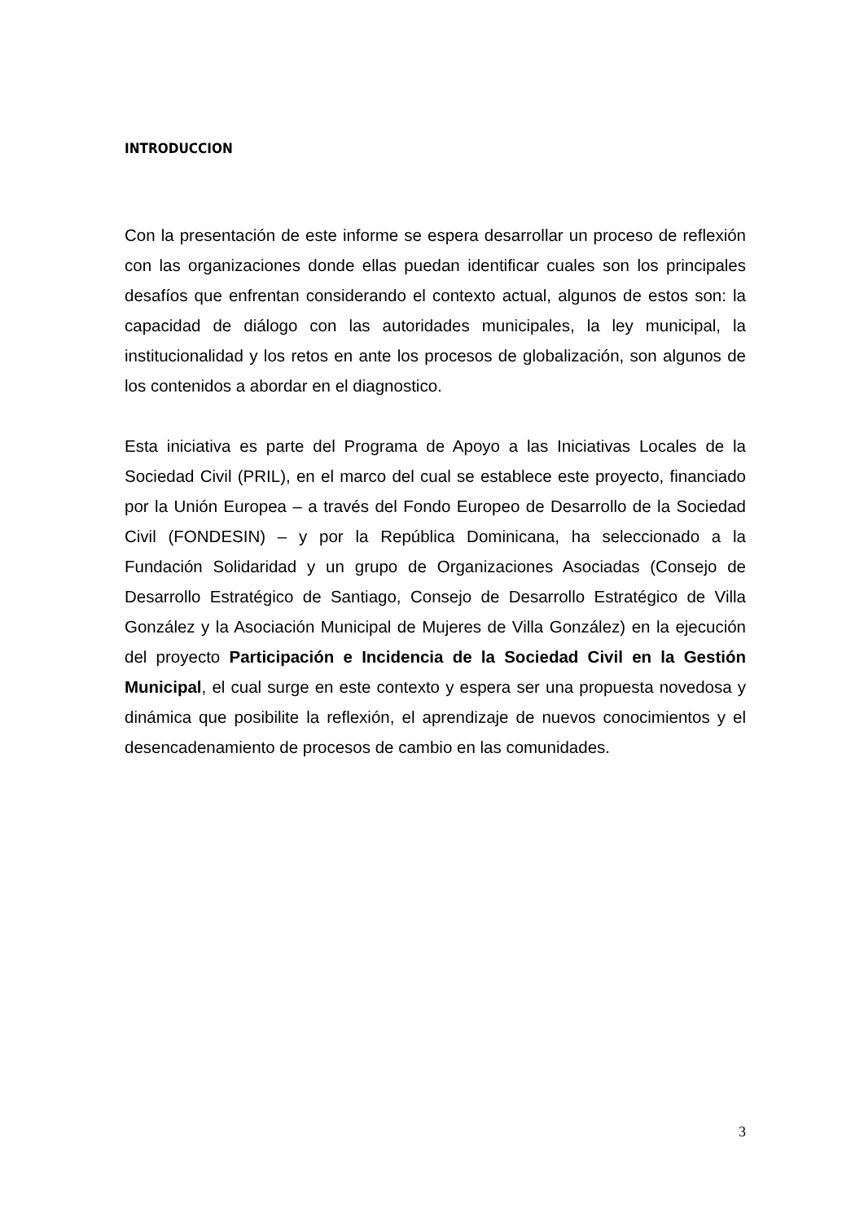INTRODUCCION
Con la presentación de este informe se espera desarrollar un proceso de reflexión con las organizaciones donde ellas puedan identificar cuales son los principales desafíos que enfrentan considerando el contexto actual, algunos de estos son: la capacidad de diálogo con las autoridades municipales, la ley municipal, la institucionalidad y los retos en ante los procesos de globalización, son algunos de los contenidos a abordar en el diagnostico.
Esta iniciativa es parte del Programa de Apoyo a las Iniciativas Locales de la Sociedad Civil (PRIL), en el marco del cual se establece este proyecto, financiado por la Unión Europea – a través del Fondo Europeo de Desarrollo de la Sociedad Civil (FONDESIN) – y por la República Dominicana, ha seleccionado a la Fundación Solidaridad y un grupo de Organizaciones Asociadas (Consejo de Desarrollo Estratégico de Santiago, Consejo de Desarrollo Estratégico de Villa González y la Asociación Municipal de Mujeres de Villa González) en la ejecución del proyecto Participación e Incidencia de la Sociedad Civil en la Gestión Municipal, el cual surge en este contexto y espera ser una propuesta novedosa y dinámica que posibilite la reflexión, el aprendizaje de nuevos conocimientos y el desencadenamiento de procesos de cambio en las comunidades.
3